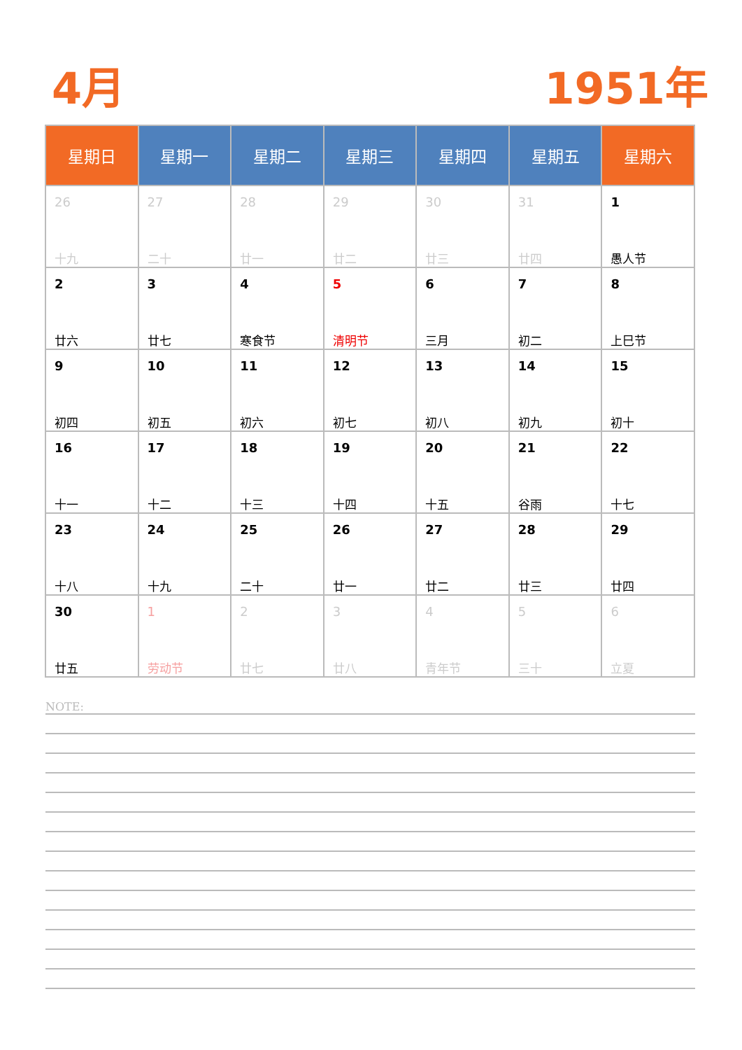4月 1951年
| 星期日 | 星期一 | 星期二 | 星期三 | 星期四 | 星期五 | 星期六 |
| --- | --- | --- | --- | --- | --- | --- |
| 26 十九 | 27 二十 | 28 廿一 | 29 廿二 | 30 廿三 | 31 廿四 | 1 愚人节 |
| 2 廿六 | 3 廿七 | 4 寒食节 | 5 清明节 | 6 三月 | 7 初二 | 8 上巳节 |
| 9 初四 | 10 初五 | 11 初六 | 12 初七 | 13 初八 | 14 初九 | 15 初十 |
| 16 十一 | 17 十二 | 18 十三 | 19 十四 | 20 十五 | 21 谷雨 | 22 十七 |
| 23 十八 | 24 十九 | 25 二十 | 26 廿一 | 27 廿二 | 28 廿三 | 29 廿四 |
| 30 廿五 | 1 劳动节 | 2 廿七 | 3 廿八 | 4 青年节 | 5 三十 | 6 立夏 |
NOTE: